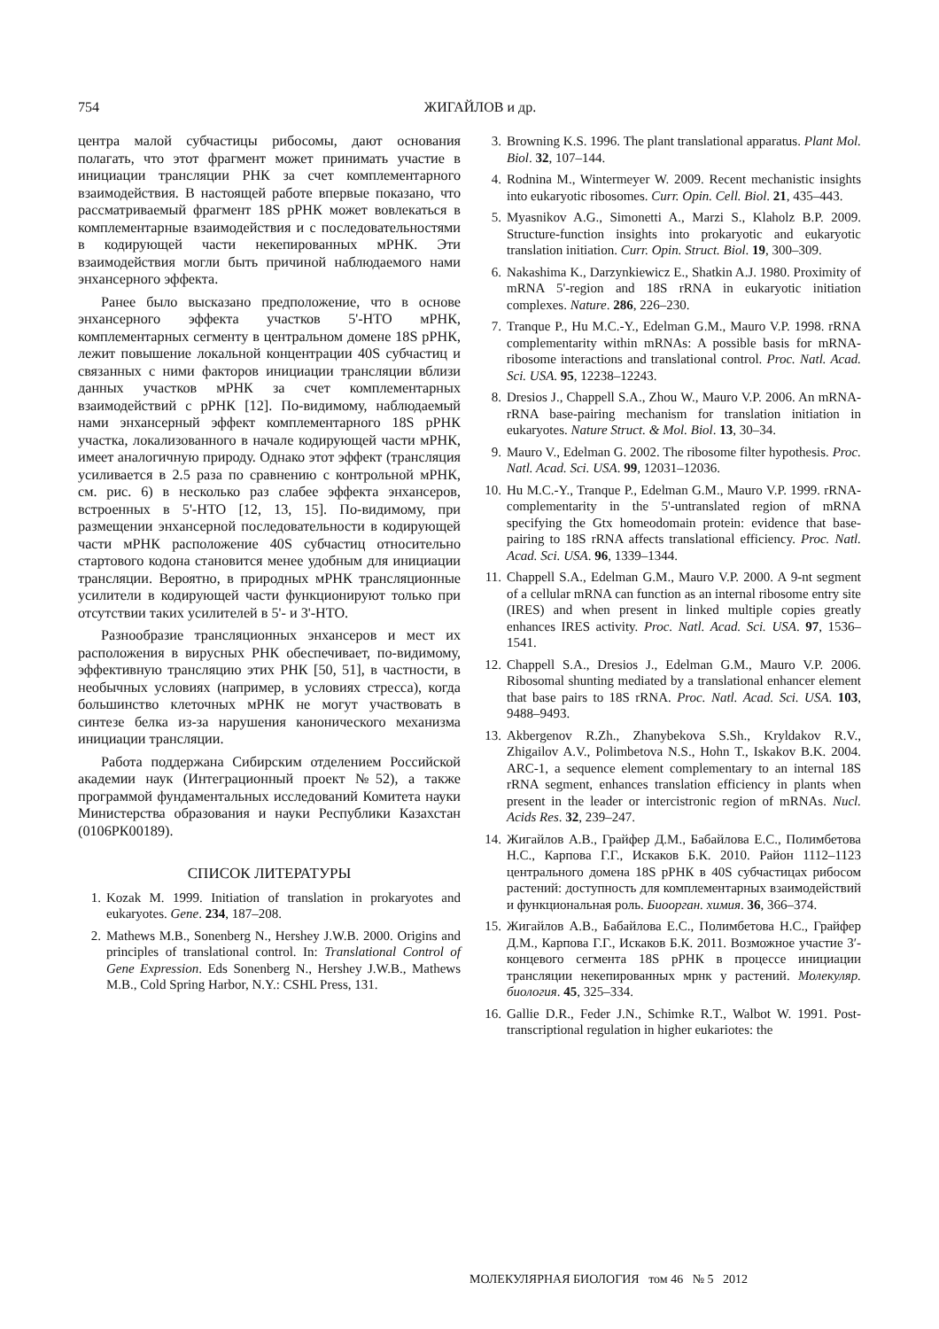754 ЖИГАЙЛОВ и др.
центра малой субчастицы рибосомы, дают основания полагать, что этот фрагмент может принимать участие в инициации трансляции РНК за счет комплементарного взаимодействия. В настоящей работе впервые показано, что рассматриваемый фрагмент 18S рРНК может вовлекаться в комплементарные взаимодействия и с последовательностями в кодирующей части некепированных мРНК. Эти взаимодействия могли быть причиной наблюдаемого нами энхансерного эффекта.
Ранее было высказано предположение, что в основе энхансерного эффекта участков 5'-НТО мРНК, комплементарных сегменту в центральном домене 18S рРНК, лежит повышение локальной концентрации 40S субчастиц и связанных с ними факторов инициации трансляции вблизи данных участков мРНК за счет комплементарных взаимодействий с рРНК [12]. По-видимому, наблюдаемый нами энхансерный эффект комплементарного 18S рРНК участка, локализованного в начале кодирующей части мРНК, имеет аналогичную природу. Однако этот эффект (трансляция усиливается в 2.5 раза по сравнению с контрольной мРНК, см. рис. 6) в несколько раз слабее эффекта энхансеров, встроенных в 5'-НТО [12, 13, 15]. По-видимому, при размещении энхансерной последовательности в кодирующей части мРНК расположение 40S субчастиц относительно стартового кодона становится менее удобным для инициации трансляции. Вероятно, в природных мРНК трансляционные усилители в кодирующей части функционируют только при отсутствии таких усилителей в 5'- и 3'-НТО.
Разнообразие трансляционных энхансеров и мест их расположения в вирусных РНК обеспечивает, по-видимому, эффективную трансляцию этих РНК [50, 51], в частности, в необычных условиях (например, в условиях стресса), когда большинство клеточных мРНК не могут участвовать в синтезе белка из-за нарушения канонического механизма инициации трансляции.
Работа поддержана Сибирским отделением Российской академии наук (Интеграционный проект №52), а также программой фундаментальных исследований Комитета науки Министерства образования и науки Республики Казахстан (0106РК00189).
СПИСОК ЛИТЕРАТУРЫ
1. Kozak M. 1999. Initiation of translation in prokaryotes and eukaryotes. Gene. 234, 187–208.
2. Mathews M.B., Sonenberg N., Hershey J.W.B. 2000. Origins and principles of translational control. In: Translational Control of Gene Expression. Eds Sonenberg N., Hershey J.W.B., Mathews M.B., Cold Spring Harbor, N.Y.: CSHL Press, 131.
3. Browning K.S. 1996. The plant translational apparatus. Plant Mol. Biol. 32, 107–144.
4. Rodnina M., Wintermeyer W. 2009. Recent mechanistic insights into eukaryotic ribosomes. Curr. Opin. Cell. Biol. 21, 435–443.
5. Myasnikov A.G., Simonetti A., Marzi S., Klaholz B.P. 2009. Structure-function insights into prokaryotic and eukaryotic translation initiation. Curr. Opin. Struct. Biol. 19, 300–309.
6. Nakashima K., Darzynkiewicz E., Shatkin A.J. 1980. Proximity of mRNA 5'-region and 18S rRNA in eukaryotic initiation complexes. Nature. 286, 226–230.
7. Tranque P., Hu M.C.-Y., Edelman G.M., Mauro V.P. 1998. rRNA complementarity within mRNAs: A possible basis for mRNA-ribosome interactions and translational control. Proc. Natl. Acad. Sci. USA. 95, 12238–12243.
8. Dresios J., Chappell S.A., Zhou W., Mauro V.P. 2006. An mRNA-rRNA base-pairing mechanism for translation initiation in eukaryotes. Nature Struct. & Mol. Biol. 13, 30–34.
9. Mauro V., Edelman G. 2002. The ribosome filter hypothesis. Proc. Natl. Acad. Sci. USA. 99, 12031–12036.
10. Hu M.C.-Y., Tranque P., Edelman G.M., Mauro V.P. 1999. rRNA-complementarity in the 5'-untranslated region of mRNA specifying the Gtx homeodomain protein: evidence that base-pairing to 18S rRNA affects translational efficiency. Proc. Natl. Acad. Sci. USA. 96, 1339–1344.
11. Chappell S.A., Edelman G.M., Mauro V.P. 2000. A 9-nt segment of a cellular mRNA can function as an internal ribosome entry site (IRES) and when present in linked multiple copies greatly enhances IRES activity. Proc. Natl. Acad. Sci. USA. 97, 1536–1541.
12. Chappell S.A., Dresios J., Edelman G.M., Mauro V.P. 2006. Ribosomal shunting mediated by a translational enhancer element that base pairs to 18S rRNA. Proc. Natl. Acad. Sci. USA. 103, 9488–9493.
13. Akbergenov R.Zh., Zhanybekova S.Sh., Kryldakov R.V., Zhigailov A.V., Polimbetova N.S., Hohn T., Iskakov B.K. 2004. ARC-1, a sequence element complementary to an internal 18S rRNA segment, enhances translation efficiency in plants when present in the leader or intercistronic region of mRNAs. Nucl. Acids Res. 32, 239–247.
14. Жигайлов А.В., Грайфер Д.М., Бабайлова Е.С., Полимбетова Н.С., Карпова Г.Г., Искаков Б.К. 2010. Район 1112–1123 центрального домена 18S рРНК в 40S субчастицах рибосом растений: доступность для комплементарных взаимодействий и функциональная роль. Биоорган. химия. 36, 366–374.
15. Жигайлов А.В., Бабайлова Е.С., Полимбетова Н.С., Грайфер Д.М., Карпова Г.Г., Искаков Б.К. 2011. Возможное участие 3′-концевого сегмента 18S рРНК в процессе инициации трансляции некепированных мрнк у растений. Молекуляр. биология. 45, 325–334.
16. Gallie D.R., Feder J.N., Schimke R.T., Walbot W. 1991. Post-transcriptional regulation in higher eukariotes: the
МОЛЕКУЛЯРНАЯ БИОЛОГИЯ том 46 № 5 2012